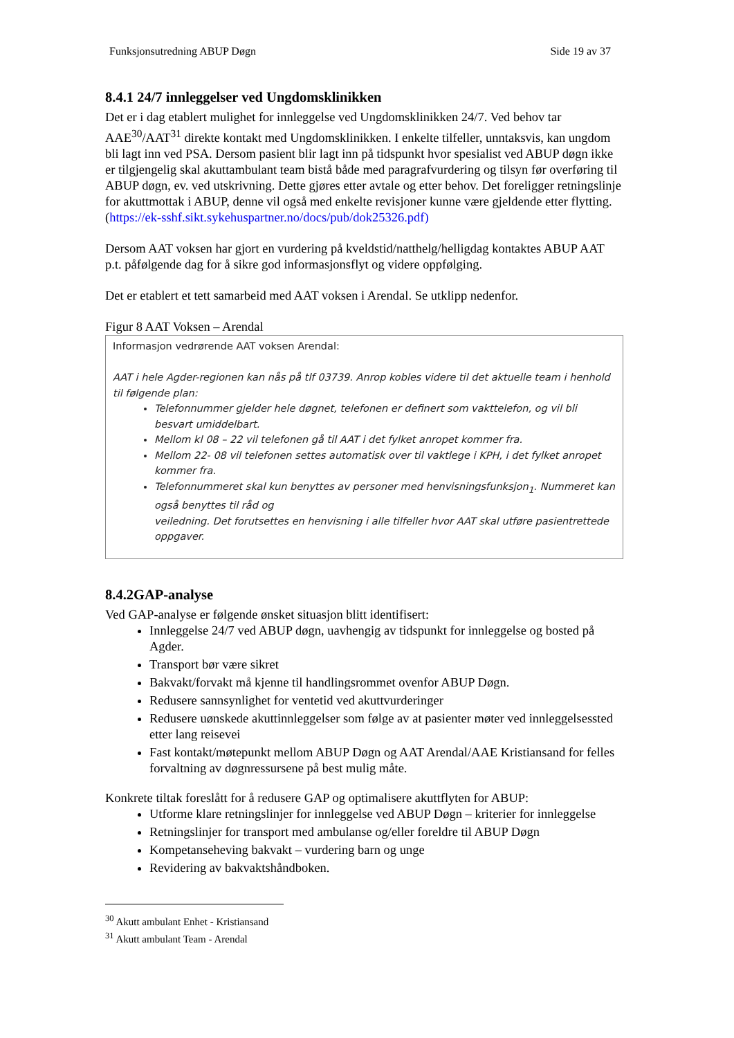Funksjonsutredning ABUP Døgn Side 19 av 37
8.4.1 24/7 innleggelser ved Ungdomsklinikken
Det er i dag etablert mulighet for innleggelse ved Ungdomsklinikken 24/7. Ved behov tar AAE<sup>30</sup>/AAT<sup>31</sup> direkte kontakt med Ungdomsklinikken. I enkelte tilfeller, unntaksvis, kan ungdom bli lagt inn ved PSA. Dersom pasient blir lagt inn på tidspunkt hvor spesialist ved ABUP døgn ikke er tilgjengelig skal akuttambulant team bistå både med paragrafvurdering og tilsyn før overføring til ABUP døgn, ev. ved utskrivning. Dette gjøres etter avtale og etter behov. Det foreligger retningslinje for akuttmottak i ABUP, denne vil også med enkelte revisjoner kunne være gjeldende etter flytting. (https://ek-sshf.sikt.sykehuspartner.no/docs/pub/dok25326.pdf)
Dersom AAT voksen har gjort en vurdering på kveldstid/natthelg/helligdag kontaktes ABUP AAT p.t. påfølgende dag for å sikre god informasjonsflyt og videre oppfølging.
Det er etablert et tett samarbeid med AAT voksen i Arendal. Se utklipp nedenfor.
Figur 8 AAT Voksen – Arendal
Informasjon vedrørende AAT voksen Arendal:
AAT i hele Agder-regionen kan nås på tlf 03739. Anrop kobles videre til det aktuelle team i henhold til følgende plan:
Telefonnummer gjelder hele døgnet, telefonen er definert som vakttelefon, og vil bli besvart umiddelbart.
Mellom kl 08 – 22 vil telefonen gå til AAT i det fylket anropet kommer fra.
Mellom 22- 08 vil telefonen settes automatisk over til vaktlege i KPH, i det fylket anropet kommer fra.
Telefonnummeret skal kun benyttes av personer med henvisningsfunksjon<sub>1</sub>. Nummeret kan også benyttes til råd og
veiledning. Det forutsettes en henvisning i alle tilfeller hvor AAT skal utføre pasientrettede oppgaver.
8.4.2GAP-analyse
Ved GAP-analyse er følgende ønsket situasjon blitt identifisert:
Innleggelse 24/7 ved ABUP døgn, uavhengig av tidspunkt for innleggelse og bosted på Agder.
Transport bør være sikret
Bakvakt/forvakt må kjenne til handlingsrommet ovenfor ABUP Døgn.
Redusere sannsynlighet for ventetid ved akuttvurderinger
Redusere uønskede akuttinnleggelser som følge av at pasienter møter ved innleggelsessted etter lang reisevei
Fast kontakt/møtepunkt mellom ABUP Døgn og AAT Arendal/AAE Kristiansand for felles forvaltning av døgnressursene på best mulig måte.
Konkrete tiltak foreslått for å redusere GAP og optimalisere akuttflyten for ABUP:
Utforme klare retningslinjer for innleggelse ved ABUP Døgn – kriterier for innleggelse
Retningslinjer for transport med ambulanse og/eller foreldre til ABUP Døgn
Kompetanseheving bakvakt – vurdering barn og unge
Revidering av bakvaktshåndboken.
<sup>30</sup> Akutt ambulant Enhet - Kristiansand
<sup>31</sup> Akutt ambulant Team - Arendal